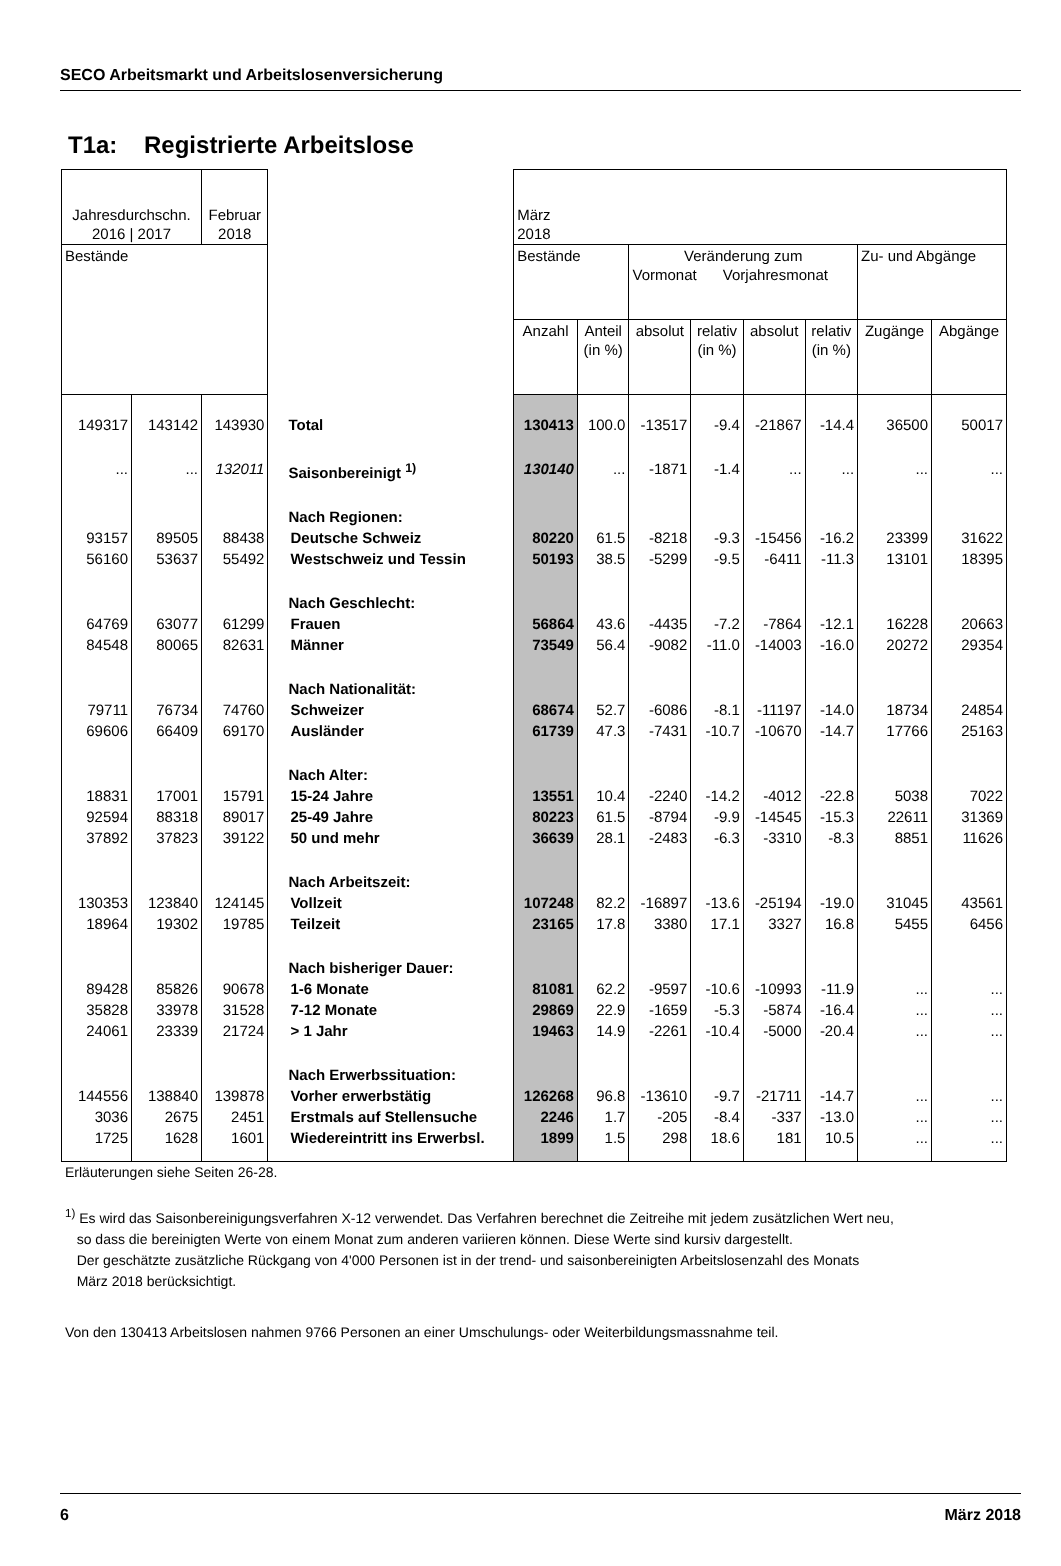SECO Arbeitsmarkt und Arbeitslosenversicherung
T1a: Registrierte Arbeitslose
| Jahresdurchschn. 2016 / 2017 | | Februar 2018 | | März 2018 | | | | | | | |
| --- | --- | --- | --- | --- | --- | --- | --- | --- | --- | --- | --- |
| Bestände | | | | Bestände | | Veränderung zum Vormonat Vorjahresmonat | | | | Zu- und Abgänge | |
| | | | | Anzahl | Anteil (in %) | absolut | relativ (in %) | absolut | relativ (in %) | Zugänge | Abgänge |
| 149317 | 143142 | 143930 | Total | 130413 | 100.0 | -13517 | -9.4 | -21867 | -14.4 | 36500 | 50017 |
| ... | ... | 132011 | Saisonbereinigt <sup>1)</sup> | 130140 | ... | -1871 | -1.4 | ... | ... | ... | ... |
| | | | Nach Regionen: | | | | | | | | |
| 93157 | 89505 | 88438 | Deutsche Schweiz | 80220 | 61.5 | -8218 | -9.3 | -15456 | -16.2 | 23399 | 31622 |
| 56160 | 53637 | 55492 | Westschweiz und Tessin | 50193 | 38.5 | -5299 | -9.5 | -6411 | -11.3 | 13101 | 18395 |
| | | | Nach Geschlecht: | | | | | | | | |
| 64769 | 63077 | 61299 | Frauen | 56864 | 43.6 | -4435 | -7.2 | -7864 | -12.1 | 16228 | 20663 |
| 84548 | 80065 | 82631 | Männer | 73549 | 56.4 | -9082 | -11.0 | -14003 | -16.0 | 20272 | 29354 |
| | | | Nach Nationalität: | | | | | | | | |
| 79711 | 76734 | 74760 | Schweizer | 68674 | 52.7 | -6086 | -8.1 | -11197 | -14.0 | 18734 | 24854 |
| 69606 | 66409 | 69170 | Ausländer | 61739 | 47.3 | -7431 | -10.7 | -10670 | -14.7 | 17766 | 25163 |
| | | | Nach Alter: | | | | | | | | |
| 18831 | 17001 | 15791 | 15-24 Jahre | 13551 | 10.4 | -2240 | -14.2 | -4012 | -22.8 | 5038 | 7022 |
| 92594 | 88318 | 89017 | 25-49 Jahre | 80223 | 61.5 | -8794 | -9.9 | -14545 | -15.3 | 22611 | 31369 |
| 37892 | 37823 | 39122 | 50 und mehr | 36639 | 28.1 | -2483 | -6.3 | -3310 | -8.3 | 8851 | 11626 |
| | | | Nach Arbeitszeit: | | | | | | | | |
| 130353 | 123840 | 124145 | Vollzeit | 107248 | 82.2 | -16897 | -13.6 | -25194 | -19.0 | 31045 | 43561 |
| 18964 | 19302 | 19785 | Teilzeit | 23165 | 17.8 | 3380 | 17.1 | 3327 | 16.8 | 5455 | 6456 |
| | | | Nach bisheriger Dauer: | | | | | | | | |
| 89428 | 85826 | 90678 | 1-6 Monate | 81081 | 62.2 | -9597 | -10.6 | -10993 | -11.9 | ... | ... |
| 35828 | 33978 | 31528 | 7-12 Monate | 29869 | 22.9 | -1659 | -5.3 | -5874 | -16.4 | ... | ... |
| 24061 | 23339 | 21724 | > 1 Jahr | 19463 | 14.9 | -2261 | -10.4 | -5000 | -20.4 | ... | ... |
| | | | Nach Erwerbssituation: | | | | | | | | |
| 144556 | 138840 | 139878 | Vorher erwerbstätig | 126268 | 96.8 | -13610 | -9.7 | -21711 | -14.7 | ... | ... |
| 3036 | 2675 | 2451 | Erstmals auf Stellensuche | 2246 | 1.7 | -205 | -8.4 | -337 | -13.0 | ... | ... |
| 1725 | 1628 | 1601 | Wiedereintritt ins Erwerbsl. | 1899 | 1.5 | 298 | 18.6 | 181 | 10.5 | ... | ... |
Erläuterungen siehe Seiten 26-28.
<sup>1)</sup> Es wird das Saisonbereinigungsverfahren X-12 verwendet. Das Verfahren berechnet die Zeitreihe mit jedem zusätzlichen Wert neu,
so dass die bereinigten Werte von einem Monat zum anderen variieren können. Diese Werte sind kursiv dargestellt.
Der geschätzte zusätzliche Rückgang von 4'000 Personen ist in der trend- und saisonbereinigten Arbeitslosenzahl des Monats
März 2018 berücksichtigt.
Von den 130413 Arbeitslosen nahmen 9766 Personen an einer Umschulungs- oder Weiterbildungsmassnahme teil.
6 März 2018